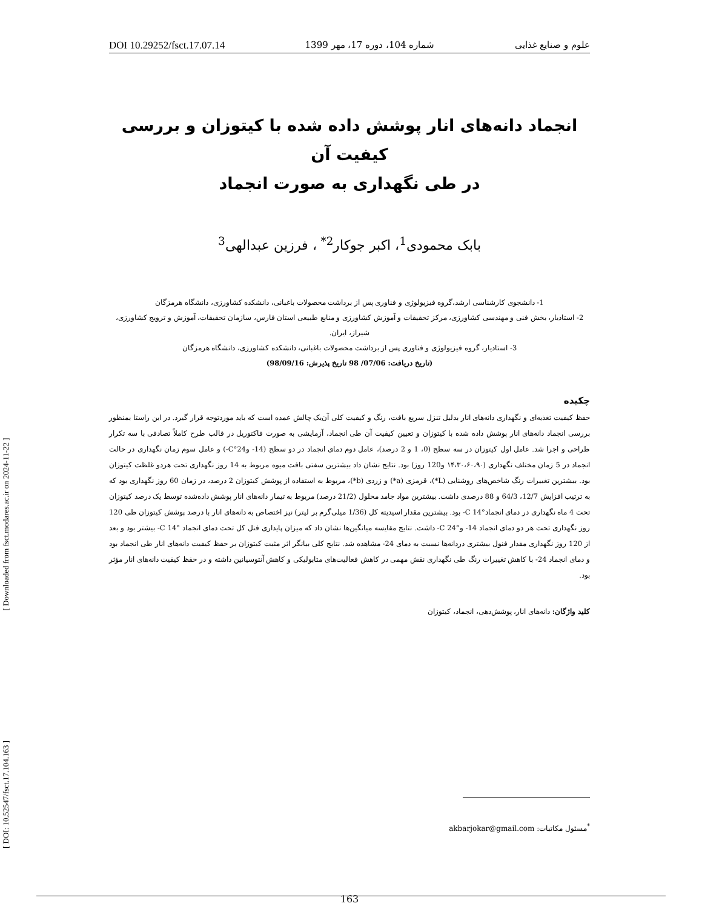[ DOI: 10.52547/fsct.17.104.163 ] [ Downloaded from fsct.modares.ac.ir on 2024-11-22 ]
علوم و صنایع غذایی شماره 104، دوره 17، مهر 1399 DOI 10.29252/fsct.17.07.14
انجماد دانه‌های انار پوشش داده شده با کیتوزان و بررسی کیفیت آن
در طی نگهداری به صورت انجماد
بابک محمودی<sup>1</sup>، اکبر جوکار<sup>2*</sup> ، فرزین عبدالهی<sup>3</sup>
1- دانشجوی کارشناسی ارشد،گروه فیزیولوژی و فناوری پس از برداشت محصولات باغبانی، دانشکده کشاورزی، دانشگاه هرمزگان
2- استادیار، بخش فنی و مهندسی کشاورزی، مرکز تحقیقات و آموزش کشاورزی و منابع طبیعی استان فارس، سازمان تحقیقات، آموزش و ترویج کشاورزی، شیراز، ایران.
3- استادیار، گروه فیزیولوژی و فناوری پس از برداشت محصولات باغبانی، دانشکده کشاورزی، دانشگاه هرمزگان
(تاریخ دریافت: 07/06/ 98 تاریخ پذیرش: 98/09/16)
چکیده
حفظ کیفیت تغذیه‌ای و نگهداری دانه‌های انار بدلیل تنزل سریع بافت، رنگ و کیفیت کلی آن‌یک چالش عمده است که باید موردتوجه قرار گیرد. در این راستا بمنظور بررسی انجماد دانه‌های انار پوشش داده شده با کیتوزان و تعیین کیفیت آن طی انجماد، آزمایشی به صورت فاکتوریل در قالب طرح کاملاً تصادفی با سه تکرار طراحی و اجرا شد. عامل اول کیتوزان در سه سطح (0، 1 و 2 درصد)، عامل دوم دمای انجماد در دو سطح (14- و24°C-) و عامل سوم زمان نگهداری در حالت انجماد در 5 زمان مختلف نگهداری (۱۴،۳۰،۶۰،۹۰ و120 روز) بود. نتایج نشان داد بیشترین سفتی بافت میوه مربوط به 14 روز نگهداری تحت هردو غلظت کیتوزان بود. بیشترین تغییرات رنگ شاخص‌های روشنایی (L*)، قرمزی (a*) و زردی (b*)، مربوط به استفاده از پوشش کیتوزان 2 درصد، در زمان 60 روز نگهداری بود که به ترتیب افزایش 12/7، 64/3 و 88 درصدی داشت. بیشترین مواد جامد محلول (21/2 درصد) مربوط به تیمار دانه‌های انار پوشش داده‌شده توسط یک درصد کیتوزان تحت 4 ماه نگهداری در دمای انجماد°C 14- بود. بیشترین مقدار اسیدیته کل (1/36 میلی‌گرم بر لیتر) نیز اختصاص به دانه‌های انار با درصد پوشش کیتوزان طی 120 روز نگهداری تحت هر دو دمای انجماد 14- و°C 24- داشت. نتایج مقایسه میانگین‌ها نشان داد که میزان پایداری فنل کل تحت دمای انجماد °C 14- بیشتر بود و بعد از 120 روز نگهداری مقدار فنول بیشتری دردانه‌ها نسبت به دمای 24- مشاهده شد. نتایج کلی بیانگر اثر مثبت کیتوزان بر حفظ کیفیت دانه‌های انار طی انجماد بود و دمای انجماد 24- با کاهش تغییرات رنگ طی نگهداری نقش مهمی در کاهش فعالیت‌های متابولیکی و کاهش آنتوسیانین داشته و در حفظ کیفیت دانه‌های انار مؤثر بود.
کلید واژگان: دانه‌های انار، پوشش‌دهی، انجماد، کیتوزان
<sup>*</sup> مسئول مکاتبات: akbarjokar@gmail.com
163